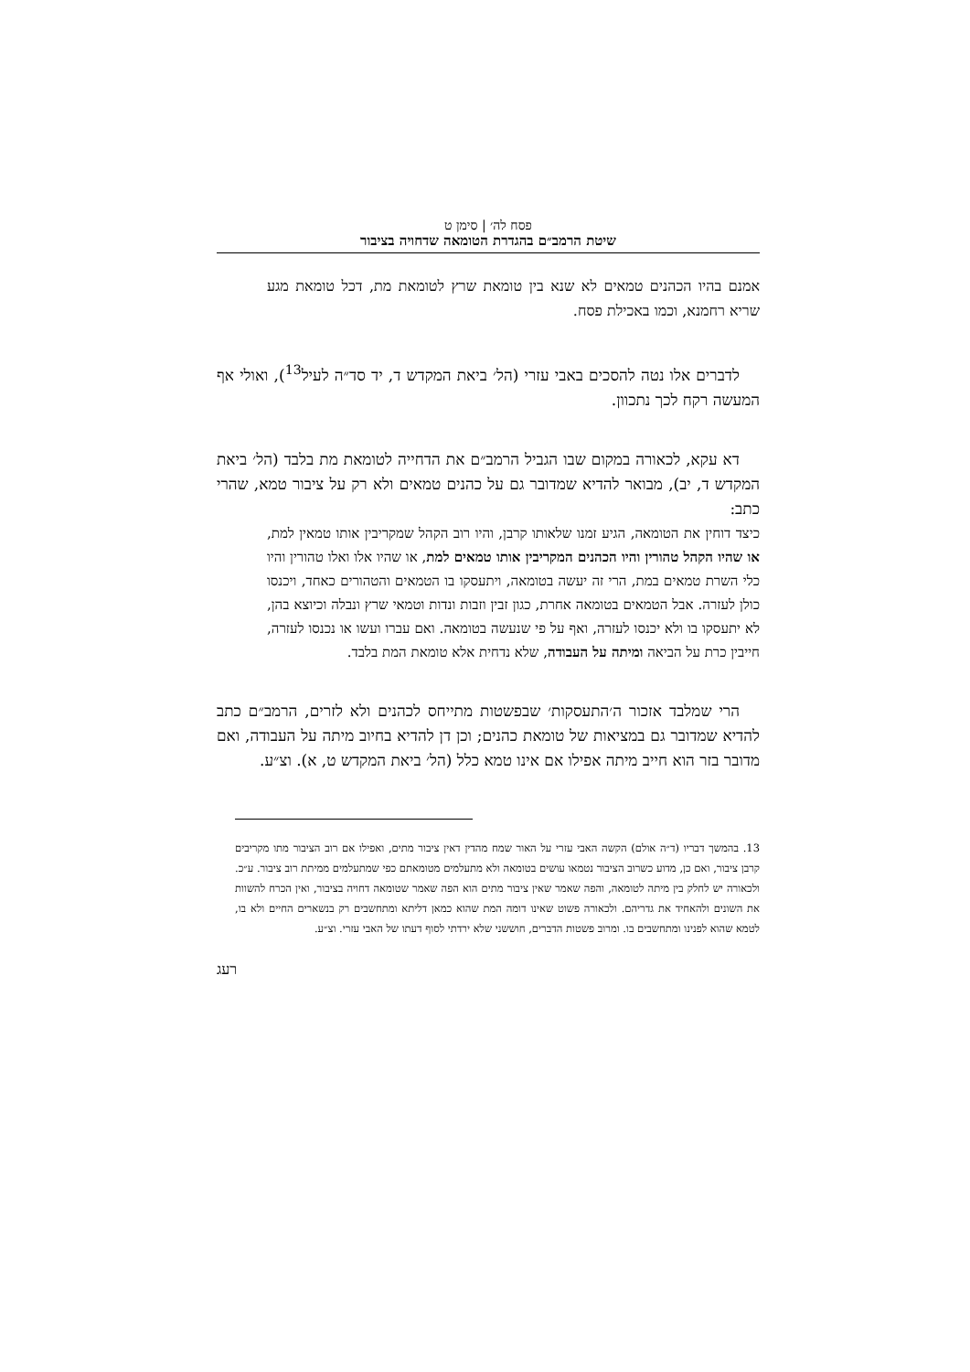פסח לה׳ | סימן ט
שיטת הרמב״ם בהגדרת הטומאה שדחויה בציבור
אמנם בהיו הכהנים טמאים לא שנא בין טומאת שרץ לטומאת מת, דכל טומאת מגע שריא רחמנא, וכמו באכילת פסח.
לדברים אלו נטה להסכים באבי עזרי (הל׳ ביאת המקדש ד, יד סד״ה לעיל<sup>13</sup>), ואולי אף המעשה רקח לכך נתכוון.
דא עקא, לכאורה במקום שבו הגביל הרמב״ם את הדחייה לטומאת מת בלבד (הל׳ ביאת המקדש ד, יב), מבואר להדיא שמדובר גם על כהנים טמאים ולא רק על ציבור טמא, שהרי כתב:
כיצד דוחין את הטומאה, הגיע זמנו שלאותו קרבן, והיו רוב הקהל שמקריבין אותו טמאין למת, או שהיו הקהל טהורין והיו הכהנים המקריבין אותו טמאים למת, או שהיו אלו ואלו טהורין והיו כלי השרת טמאים במת, הרי זה יעשה בטומאה, ויתעסקו בו הטמאים והטהורים כאחד, ויכנסו כולן לעזרה. אבל הטמאים בטומאה אחרת, כגון זבין וזבות ונדות וטמאי שרץ ונבלה וכיוצא בהן, לא יתעסקו בו ולא יכנסו לעזרה, ואף על פי שנעשה בטומאה. ואם עברו ועשו או נכנסו לעזרה, חייבין כרת על הביאה ומיתה על העבודה, שלא נדחית אלא טומאת המת בלבד.
הרי שמלבד אזכור ה׳התעסקות׳ שבפשטות מתייחס לכהנים ולא לזרים, הרמב״ם כתב להדיא שמדובר גם במציאות של טומאת כהנים; וכן דן להדיא בחיוב מיתה על העבודה, ואם מדובר בזר הוא חייב מיתה אפילו אם אינו טמא כלל (הל׳ ביאת המקדש ט, א). וצ״ע.
13. בהמשך דבריו (ד״ה אולם) הקשה האבי עזרי על האור שמח מהדין דאין ציבור מתים, ואפילו אם רוב הציבור מתו מקריבים קרבן ציבור, ואם כן, מדוע כשרוב הציבור נטמאו עושים בטומאה ולא מתעלמים מטומאתם כפי שמתעלמים ממיתת רוב ציבור. ע״כ. ולכאורה יש לחלק בין מיתה לטומאה, והפה שאמר שאין ציבור מתים הוא הפה שאמר שטומאה דחויה בציבור, ואין הכרח להשוות את השונים ולהאחיד את גדריהם. ולכאורה פשוט שאינו דומה המת שהוא כמאן דליתא ומתחשבים רק בנשארים החיים ולא בו, לטמא שהוא לפנינו ומתחשבים בו. ומרוב פשטות הדברים, חוששני שלא ירדתי לסוף דעתו של האבי עזרי. וצ״ע.
רעג